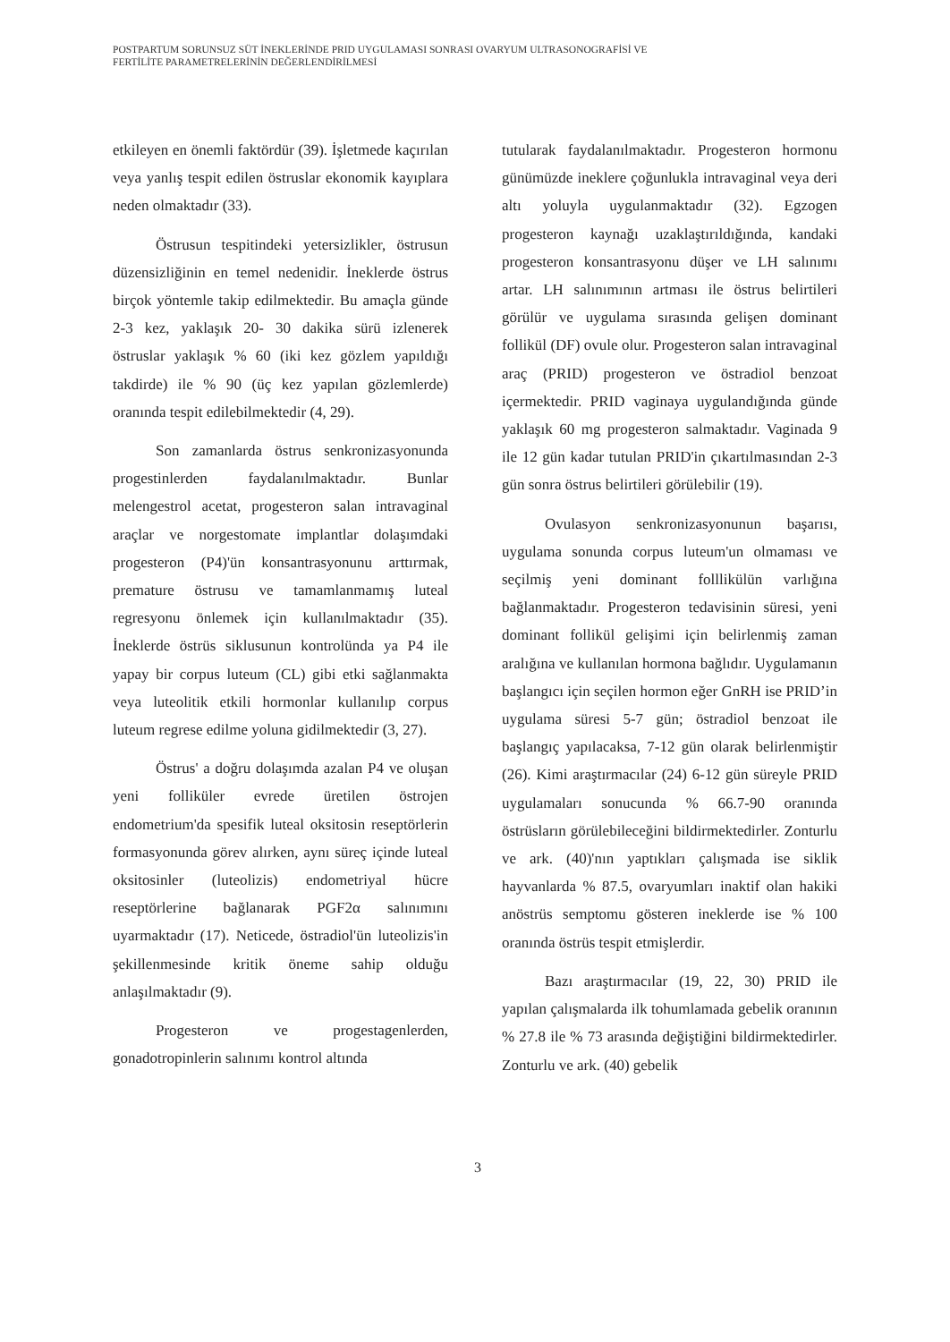POSTPARTUM SORUNSUZ SÜT İNEKLERİNDE PRID UYGULAMASI SONRASI OVARYUM ULTRASONOGRAFİSİ VE
FERTİLİTE PARAMETRELERİNİN DEĞERLENDİRİLMESİ
etkileyen en önemli faktördür (39). İşletmede kaçırılan veya yanlış tespit edilen östruslar ekonomik kayıplara neden olmaktadır (33).
Östrusun tespitindeki yetersizlikler, östrusun düzensizliğinin en temel nedenidir. İneklerde östrus birçok yöntemle takip edilmektedir. Bu amaçla günde 2-3 kez, yaklaşık 20- 30 dakika sürü izlenerek östruslar yaklaşık % 60 (iki kez gözlem yapıldığı takdirde) ile % 90 (üç kez yapılan gözlemlerde) oranında tespit edilebilmektedir (4, 29).
Son zamanlarda östrus senkronizasyonunda progestinlerden faydalanılmaktadır. Bunlar melengestrol acetat, progesteron salan intravaginal araçlar ve norgestomate implantlar dolaşımdaki progesteron (P4)'ün konsantrasyonunu arttırmak, premature östrusu ve tamamlanmamış luteal regresyonu önlemek için kullanılmaktadır (35). İneklerde östrüs siklusunun kontrolünda ya P4 ile yapay bir corpus luteum (CL) gibi etki sağlanmakta veya luteolitik etkili hormonlar kullanılıp corpus luteum regrese edilme yoluna gidilmektedir (3, 27).
Östrus' a doğru dolaşımda azalan P4 ve oluşan yeni folliküler evrede üretilen östrojen endometrium'da spesifik luteal oksitosin reseptörlerin formasyonunda görev alırken, aynı süreç içinde luteal oksitosinler (luteolizis) endometriyal hücre reseptörlerine bağlanarak PGF2α salınımını uyarmaktadır (17). Neticede, östradiol'ün luteolizis'in şekillenmesinde kritik öneme sahip olduğu anlaşılmaktadır (9).
Progesteron ve progestagenlerden, gonadotropinlerin salınımı kontrol altında
tutularak faydalanılmaktadır. Progesteron hormonu günümüzde ineklere çoğunlukla intravaginal veya deri altı yoluyla uygulanmaktadır (32). Egzogen progesteron kaynağı uzaklaştırıldığında, kandaki progesteron konsantrasyonu düşer ve LH salınımı artar. LH salınımının artması ile östrus belirtileri görülür ve uygulama sırasında gelişen dominant follikül (DF) ovule olur. Progesteron salan intravaginal araç (PRID) progesteron ve östradiol benzoat içermektedir. PRID vaginaya uygulandığında günde yaklaşık 60 mg progesteron salmaktadır. Vaginada 9 ile 12 gün kadar tutulan PRID'in çıkartılmasından 2-3 gün sonra östrus belirtileri görülebilir (19).
Ovulasyon senkronizasyonunun başarısı, uygulama sonunda corpus luteum'un olmaması ve seçilmiş yeni dominant folllikülün varlığına bağlanmaktadır. Progesteron tedavisinin süresi, yeni dominant follikül gelişimi için belirlenmiş zaman aralığına ve kullanılan hormona bağlıdır. Uygulamanın başlangıcı için seçilen hormon eğer GnRH ise PRID’in uygulama süresi 5-7 gün; östradiol benzoat ile başlangıç yapılacaksa, 7-12 gün olarak belirlenmiştir (26). Kimi araştırmacılar (24) 6-12 gün süreyle PRID uygulamaları sonucunda % 66.7-90 oranında östrüsların görülebileceğini bildirmektedirler. Zonturlu ve ark. (40)'nın yaptıkları çalışmada ise siklik hayvanlarda % 87.5, ovaryumları inaktif olan hakiki anöstrüs semptomu gösteren ineklerde ise % 100 oranında östrüs tespit etmişlerdir.
Bazı araştırmacılar (19, 22, 30) PRID ile yapılan çalışmalarda ilk tohumlamada gebelik oranının % 27.8 ile % 73 arasında değiştiğini bildirmektedirler. Zonturlu ve ark. (40) gebelik
3